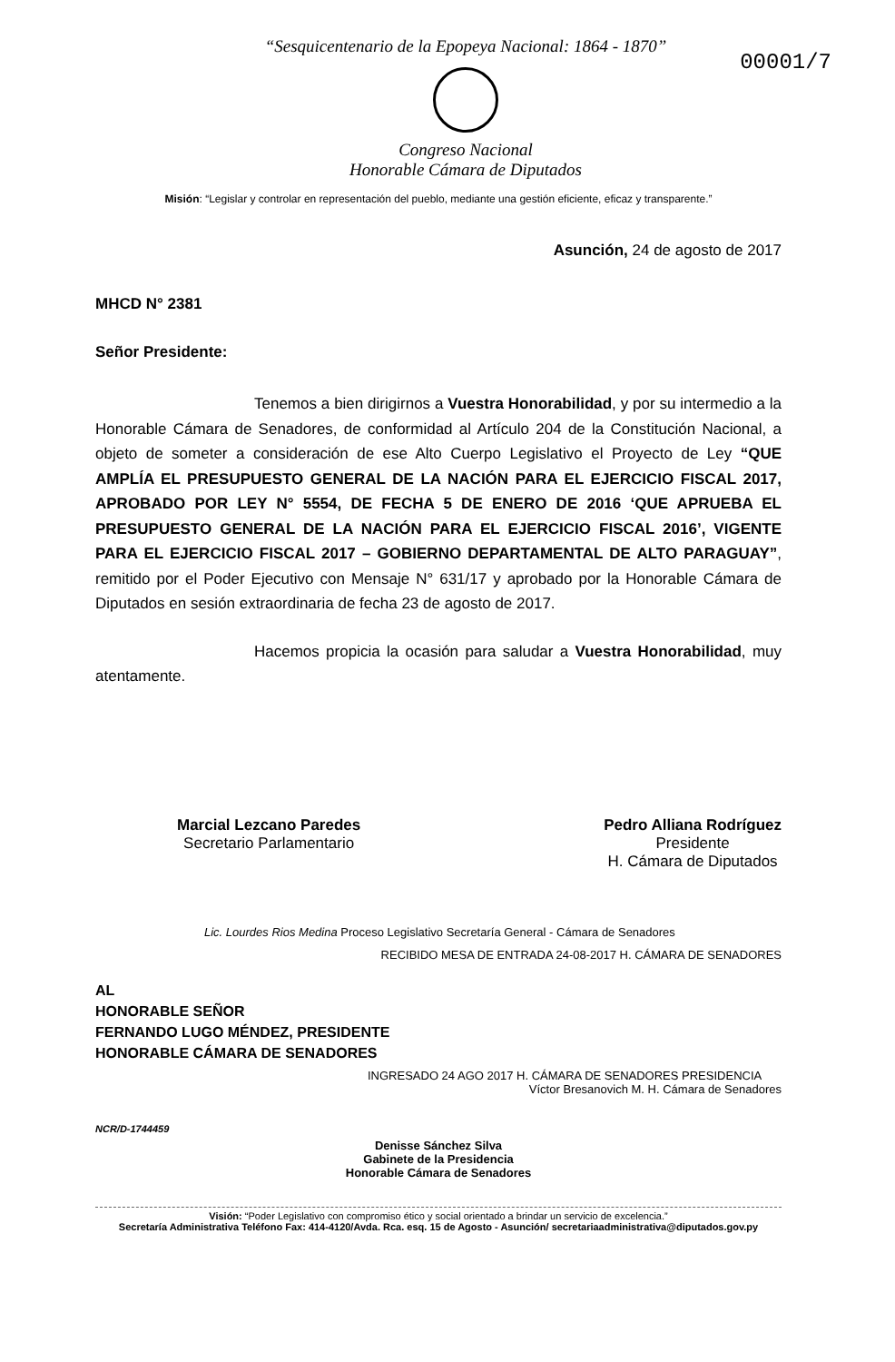00001/7
“Sesquicentenario de la Epopeya Nacional: 1864 - 1870”
Congreso Nacional
Honorable Cámara de Diputados
Misión: “Legislar y controlar en representación del pueblo, mediante una gestión eficiente, eficaz y transparente.”
Asunción, 24 de agosto de 2017
MHCD N° 2381
Señor Presidente:
Tenemos a bien dirigirnos a Vuestra Honorabilidad, y por su intermedio a la Honorable Cámara de Senadores, de conformidad al Artículo 204 de la Constitución Nacional, a objeto de someter a consideración de ese Alto Cuerpo Legislativo el Proyecto de Ley “QUE AMPLÍA EL PRESUPUESTO GENERAL DE LA NACIÓN PARA EL EJERCICIO FISCAL 2017, APROBADO POR LEY N° 5554, DE FECHA 5 DE ENERO DE 2016 ‘QUE APRUEBA EL PRESUPUESTO GENERAL DE LA NACIÓN PARA EL EJERCICIO FISCAL 2016’, VIGENTE PARA EL EJERCICIO FISCAL 2017 – GOBIERNO DEPARTAMENTAL DE ALTO PARAGUAY”, remitido por el Poder Ejecutivo con Mensaje N° 631/17 y aprobado por la Honorable Cámara de Diputados en sesión extraordinaria de fecha 23 de agosto de 2017.
Hacemos propicia la ocasión para saludar a Vuestra Honorabilidad, muy atentamente.
Marcial Lezcano Paredes
Secretario Parlamentario
Pedro Alliana Rodríguez
Presidente
H. Cámara de Diputados
Lic. Lourdes Rios Medina Proceso Legislativo Secretaría General - Cámara de Senadores
RECIBIDO MESA DE ENTRADA 24-08-2017 H. CÁMARA DE SENADORES
AL
HONORABLE SEÑOR
FERNANDO LUGO MÉNDEZ, PRESIDENTE
HONORABLE CÁMARA DE SENADORES
INGRESADO 24 AGO 2017 H. CÁMARA DE SENADORES PRESIDENCIA
Víctor Bresanovich M. H. Cámara de Senadores
NCR/D-1744459
Denisse Sánchez Silva
Gabinete de la Presidencia
Honorable Cámara de Senadores
Visión: “Poder Legislativo con compromiso ético y social orientado a brindar un servicio de excelencia.”
Secretaría Administrativa Teléfono Fax: 414-4120/Avda. Rca. esq. 15 de Agosto - Asunción/ secretariaadministrativa@diputados.gov.py